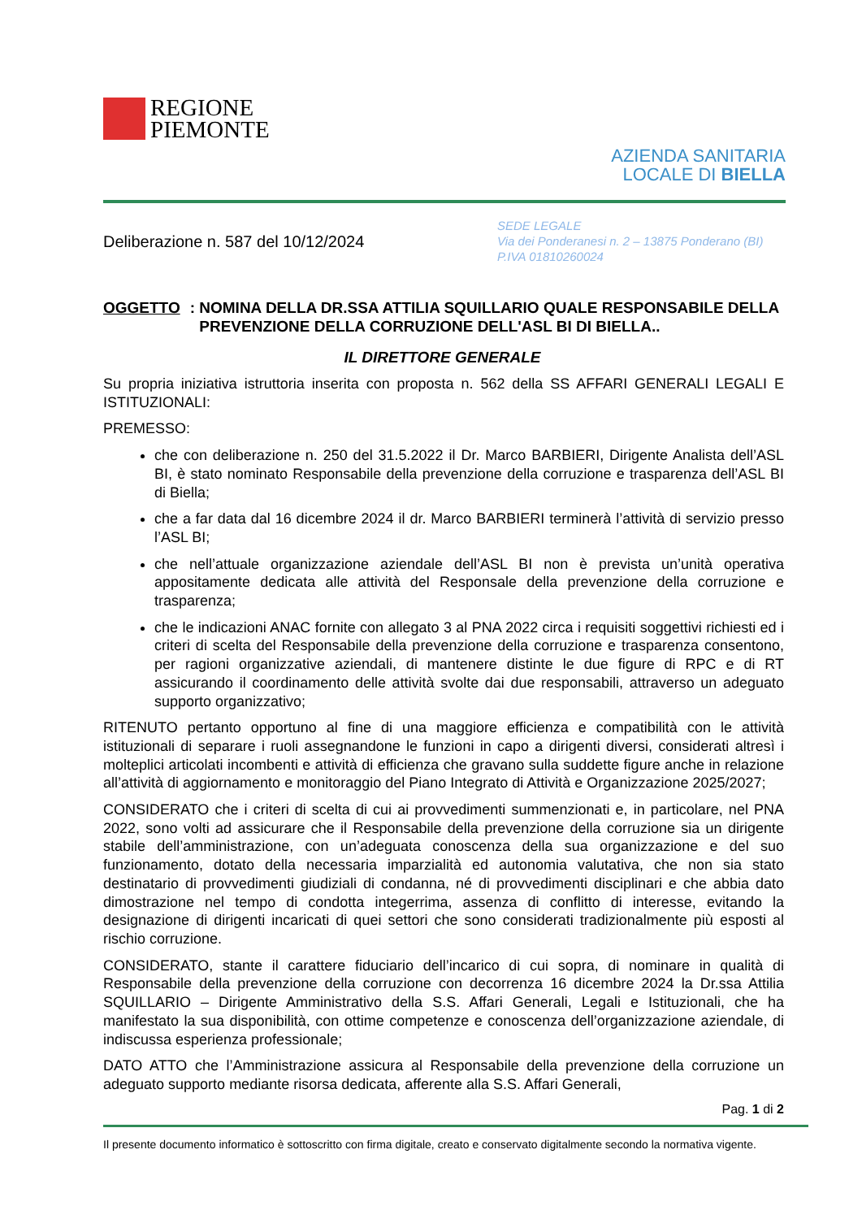REGIONE
PIEMONTE
AZIENDA SANITARIA
LOCALE DI BIELLA
Deliberazione n. 587 del 10/12/2024
SEDE LEGALE
Via dei Ponderanesi n. 2 – 13875 Ponderano (BI)
P.IVA 01810260024
OGGETTO: NOMINA DELLA DR.SSA ATTILIA SQUILLARIO QUALE RESPONSABILE DELLA PREVENZIONE DELLA CORRUZIONE DELL'ASL BI DI BIELLA..
IL DIRETTORE GENERALE
Su propria iniziativa istruttoria inserita con proposta n. 562 della SS AFFARI GENERALI LEGALI E ISTITUZIONALI:
PREMESSO:
che con deliberazione n. 250 del 31.5.2022 il Dr. Marco BARBIERI, Dirigente Analista dell’ASL BI, è stato nominato Responsabile della prevenzione della corruzione e trasparenza dell’ASL BI di Biella;
che a far data dal 16 dicembre 2024 il dr. Marco BARBIERI terminerà l’attività di servizio presso l’ASL BI;
che nell’attuale organizzazione aziendale dell’ASL BI non è prevista un’unità operativa appositamente dedicata alle attività del Responsale della prevenzione della corruzione e trasparenza;
che le indicazioni ANAC fornite con allegato 3 al PNA 2022 circa i requisiti soggettivi richiesti ed i criteri di scelta del Responsabile della prevenzione della corruzione e trasparenza consentono, per ragioni organizzative aziendali, di mantenere distinte le due figure di RPC e di RT assicurando il coordinamento delle attività svolte dai due responsabili, attraverso un adeguato supporto organizzativo;
RITENUTO pertanto opportuno al fine di una maggiore efficienza e compatibilità con le attività istituzionali di separare i ruoli assegnandone le funzioni in capo a dirigenti diversi, considerati altresì i molteplici articolati incombenti e attività di efficienza che gravano sulla suddette figure anche in relazione all’attività di aggiornamento e monitoraggio del Piano Integrato di Attività e Organizzazione 2025/2027;
CONSIDERATO che i criteri di scelta di cui ai provvedimenti summenzionati e, in particolare, nel PNA 2022, sono volti ad assicurare che il Responsabile della prevenzione della corruzione sia un dirigente stabile dell’amministrazione, con un’adeguata conoscenza della sua organizzazione e del suo funzionamento, dotato della necessaria imparzialità ed autonomia valutativa, che non sia stato destinatario di provvedimenti giudiziali di condanna, né di provvedimenti disciplinari e che abbia dato dimostrazione nel tempo di condotta integerrima, assenza di conflitto di interesse, evitando la designazione di dirigenti incaricati di quei settori che sono considerati tradizionalmente più esposti al rischio corruzione.
CONSIDERATO, stante il carattere fiduciario dell’incarico di cui sopra, di nominare in qualità di Responsabile della prevenzione della corruzione con decorrenza 16 dicembre 2024 la Dr.ssa Attilia SQUILLARIO – Dirigente Amministrativo della S.S. Affari Generali, Legali e Istituzionali, che ha manifestato la sua disponibilità, con ottime competenze e conoscenza dell’organizzazione aziendale, di indiscussa esperienza professionale;
DATO ATTO che l’Amministrazione assicura al Responsabile della prevenzione della corruzione un adeguato supporto mediante risorsa dedicata, afferente alla S.S. Affari Generali,
Pag. 1 di 2
Il presente documento informatico è sottoscritto con firma digitale, creato e conservato digitalmente secondo la normativa vigente.